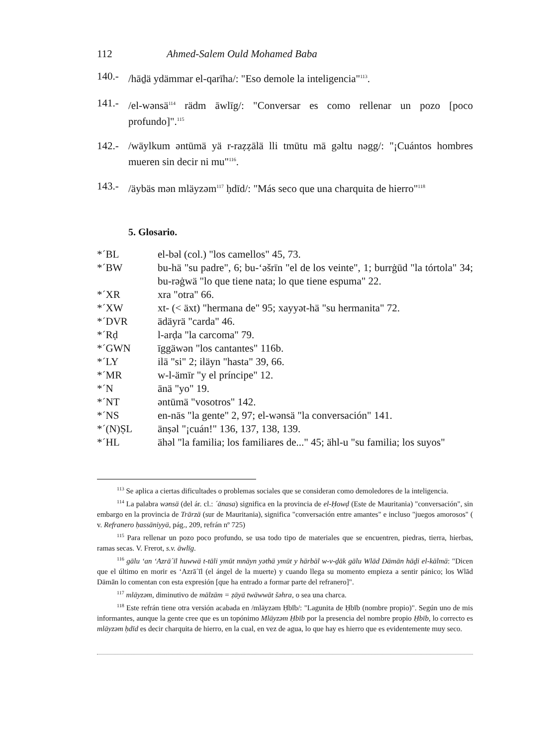112 Ahmed-Salem Ould Mohamed Baba
140.- /hāḏä ydämmar el-qarīha/: "Eso demole la inteligencia"<sup>113</sup>.
141.- /el-wənsä<sup>114</sup> rädm āwlīg/: "Conversar es como rellenar un pozo [poco profundo]".<sup>115</sup>
142.- /wäylkum əntūmä yä r-raẓẓālä lli tmūtu mā gəltu nəgg/: "¡Cuántos hombres mueren sin decir ni mu"<sup>116</sup>.
143.- /äybäs mən mläyzəm<sup>117</sup> ḥdīd/: "Más seco que una charquita de hierro"<sup>118</sup>
5. Glosario.
*´BL el-bəl (col.) "los camellos" 45, 73.
*´BW bu-hä "su padre", 6; bu-‘əšrīn "el de los veinte", 1; burrġūd "la tórtola" 34; bu-rəġwä "lo que tiene nata; lo que tiene espuma" 22.
*´XR xra "otra" 66.
*´XW xt- (< äxt) "hermana de" 95; xayyət-hä "su hermanita" 72.
*´DVR ädäyrä "carda" 46.
*´Rḍ l-arḍa "la carcoma" 79.
*´GWN īggäwən "los cantantes" 116b.
*´LY ilā "si" 2; iläyn "hasta" 39, 66.
*´MR w-l-ämīr "y el príncipe" 12.
*´N ānä "yo" 19.
*´NT əntūmä "vosotros" 142.
*´NS en-nās "la gente" 2, 97; el-wənsä "la conversación" 141.
*´(N)ṢL änṣəl "¡cuán!" 136, 137, 138, 139.
*´HL ähəl "la familia; los familiares de..." 45; ähl-u "su familia; los suyos"
<sup>113</sup> Se aplica a ciertas dificultades o problemas sociales que se consideran como demoledores de la inteligencia.
<sup>114</sup> La palabra wənsä (del ár. cl.: ´ānasa) significa en la provincia de el-Ḥowḍ (Este de Mauritania) "conversación", sin embargo en la provincia de Trārzä (sur de Mauritania), significa "conversación entre amantes" e incluso "juegos amorosos" ( v. Refranero ḥassāniyyä, pág., 209, refrán nº 725)
<sup>115</sup> Para rellenar un pozo poco profundo, se usa todo tipo de materiales que se encuentren, piedras, tierra, hierbas, ramas secas. V. Frerot, s.v. äwlīg.
<sup>116</sup> gālu ‘an ‘Azrā´īl huwwä t-tāli ymūt mnäyn yəthä ymūt y härbäl w-v-ḏāk gālu Wlād Dämān hāḏi el-kälmä: "Dicen que el último en morir es ‘Azrā´īl (el ángel de la muerte) y cuando llega su momento empieza a sentir pánico; los Wlād Dämān lo comentan con esta expresión [que ha entrado a formar parte del refranero]".
<sup>117</sup> mläyzəm, diminutivo de mälzäm = ẓāyä twäwwät šəhra, o sea una charca.
<sup>118</sup> Este refrán tiene otra versión acabada en /mläyzəm Ḥbīb/: "Lagunita de Ḥbīb (nombre propio)". Según uno de mis informantes, aunque la gente cree que es un topónimo Mläyzəm Ḥbīb por la presencia del nombre propio Ḥbīb, lo correcto es mläyzəm ḥdīd es decir charquita de hierro, en la cual, en vez de agua, lo que hay es hierro que es evidentemente muy seco.